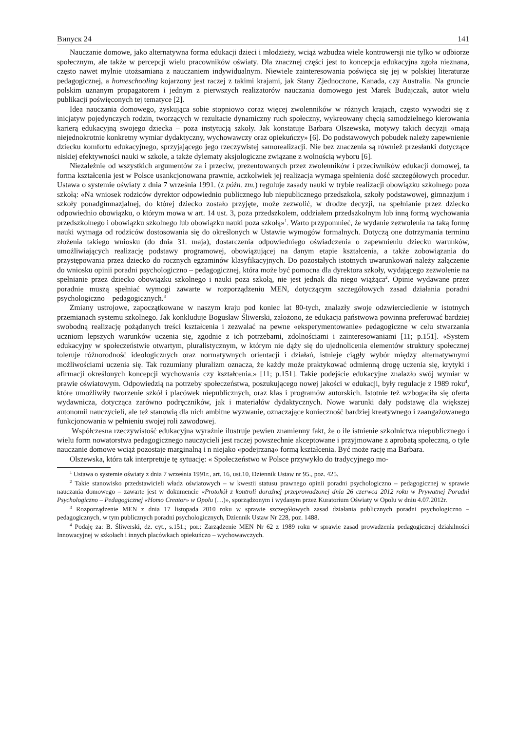Випуск 24 141
Nauczanie domowe, jako alternatywna forma edukacji dzieci i młodzieży, wciąż wzbudza wiele kontrowersji nie tylko w odbiorze społecznym, ale także w percepcji wielu pracowników oświaty. Dla znacznej części jest to koncepcja edukacyjna zgoła nieznana, często nawet mylnie utożsamiana z nauczaniem indywidualnym. Niewiele zainteresowania poświęca się jej w polskiej literaturze pedagogicznej, a homeschooling kojarzony jest raczej z takimi krajami, jak Stany Zjednoczone, Kanada, czy Australia. Na gruncie polskim uznanym propagatorem i jednym z pierwszych realizatorów nauczania domowego jest Marek Budajczak, autor wielu publikacji poświęconych tej tematyce [2].
Idea nauczania domowego, zyskująca sobie stopniowo coraz więcej zwolenników w różnych krajach, często wywodzi się z inicjatyw pojedynczych rodzin, tworzących w rezultacie dynamiczny ruch społeczny, wykreowany chęcią samodzielnego kierowania karierą edukacyjną swojego dziecka – poza instytucją szkoły. Jak konstatuje Barbara Olszewska, motywy takich decyzji «mają niejednokrotnie konkretny wymiar dydaktyczny, wychowawczy oraz opiekuńczy» [6]. Do podstawowych pobudek należy zapewnienie dziecku komfortu edukacyjnego, sprzyjającego jego rzeczywistej samorealizacji. Nie bez znaczenia są również przesłanki dotyczące niskiej efektywności nauki w szkole, a także dylematy aksjologiczne związane z wolnością wyboru [6].
Niezależnie od wszystkich argumentów za i przeciw, prezentowanych przez zwolenników i przeciwników edukacji domowej, ta forma kształcenia jest w Polsce usankcjonowana prawnie, aczkolwiek jej realizacja wymaga spełnienia dość szczegółowych procedur. Ustawa o systemie oświaty z dnia 7 września 1991. (z późn. zm.) reguluje zasady nauki w trybie realizacji obowiązku szkolnego poza szkołą: «Na wniosek rodziców dyrektor odpowiednio publicznego lub niepublicznego przedszkola, szkoły podstawowej, gimnazjum i szkoły ponadgimnazjalnej, do której dziecko zostało przyjęte, może zezwolić, w drodze decyzji, na spełnianie przez dziecko odpowiednio obowiązku, o którym mowa w art. 14 ust. 3, poza przedszkolem, oddziałem przedszkolnym lub inną formą wychowania przedszkolnego i obowiązku szkolnego lub obowiązku nauki poza szkołą»<sup>1</sup>. Warto przypomnieć, że wydanie zezwolenia na taką formę nauki wymaga od rodziców dostosowania się do określonych w Ustawie wymogów formalnych. Dotyczą one dotrzymania terminu złożenia takiego wniosku (do dnia 31. maja), dostarczenia odpowiedniego oświadczenia o zapewnieniu dziecku warunków, umożliwiających realizację podstawy programowej, obowiązującej na danym etapie kształcenia, a także zobowiązania do przystępowania przez dziecko do rocznych egzaminów klasyfikacyjnych. Do pozostałych istotnych uwarunkowań należy załączenie do wniosku opinii poradni psychologiczno – pedagogicznej, która może być pomocna dla dyrektora szkoły, wydającego zezwolenie na spełnianie przez dziecko obowiązku szkolnego i nauki poza szkołą, nie jest jednak dla niego wiążąca<sup>2</sup>. Opinie wydawane przez poradnie muszą spełniać wymogi zawarte w rozporządzeniu MEN, dotyczącym szczegółowych zasad działania poradni psychologiczno – pedagogicznych.<sup>3</sup>
Zmiany ustrojowe, zapoczątkowane w naszym kraju pod koniec lat 80-tych, znalazły swoje odzwierciedlenie w istotnych przemianach systemu szkolnego. Jak konkluduje Bogusław Śliwerski, założono, że edukacja państwowa powinna preferować bardziej swobodną realizację pożądanych treści kształcenia i zezwalać na pewne «eksperymentowanie» pedagogiczne w celu stwarzania uczniom lepszych warunków uczenia się, zgodnie z ich potrzebami, zdolnościami i zainteresowaniami [11; p.151]. «System edukacyjny w społeczeństwie otwartym, pluralistycznym, w którym nie dąży się do ujednolicenia elementów struktury społecznej toleruje różnorodność ideologicznych oraz normatywnych orientacji i działań, istnieje ciągły wybór między alternatywnymi możliwościami uczenia się. Tak rozumiany pluralizm oznacza, że każdy może praktykować odmienną drogę uczenia się, krytyki i afirmacji określonych koncepcji wychowania czy kształcenia.» [11; p.151]. Takie podejście edukacyjne znalazło swój wymiar w prawie oświatowym. Odpowiedzią na potrzeby społeczeństwa, poszukującego nowej jakości w edukacji, były regulacje z 1989 roku<sup>4</sup>, które umożliwiły tworzenie szkół i placówek niepublicznych, oraz klas i programów autorskich. Istotnie też wzbogaciła się oferta wydawnicza, dotycząca zarówno podręczników, jak i materiałów dydaktycznych. Nowe warunki dały podstawę dla większej autonomii nauczycieli, ale też stanowią dla nich ambitne wyzwanie, oznaczające konieczność bardziej kreatywnego i zaangażowanego funkcjonowania w pełnieniu swojej roli zawodowej.
Współczesna rzeczywistość edukacyjna wyraźnie ilustruje pewien znamienny fakt, że o ile istnienie szkolnictwa niepublicznego i wielu form nowatorstwa pedagogicznego nauczycieli jest raczej powszechnie akceptowane i przyjmowane z aprobatą społeczną, o tyle nauczanie domowe wciąż pozostaje marginalną i n niejako «podejrzaną» formą kształcenia. Być może rację ma Barbara.
Olszewska, która tak interpretuje tę sytuację: « Społeczeństwo w Polsce przywykło do tradycyjnego mo-
<sup>1</sup> Ustawa o systemie oświaty z dnia 7 września 1991r., art. 16, ust.10, Dziennik Ustaw nr 95., poz. 425.
<sup>2</sup> Takie stanowisko przedstawicieli władz oświatowych – w kwestii statusu prawnego opinii poradni psychologiczno – pedagogicznej w sprawie nauczania domowego – zawarte jest w dokumencie «Protokół z kontroli doraźnej przeprowadzonej dnia 26 czerwca 2012 roku w Prywatnej Poradni Psychologiczno – Pedagogicznej «Homo Creator» w Opolu (…)», sporządzonym i wydanym przez Kuratorium Oświaty w Opolu w dniu 4.07.2012r.
<sup>3</sup> Rozporządzenie MEN z dnia 17 listopada 2010 roku w sprawie szczegółowych zasad działania publicznych poradni psychologiczno – pedagogicznych, w tym publicznych poradni psychologicznych, Dziennik Ustaw Nr 228, poz. 1488.
<sup>4</sup> Podaję za: B. Śliwerski, dz. cyt., s.151.; por.: Zarządzenie MEN Nr 62 z 1989 roku w sprawie zasad prowadzenia pedagogicznej działalności Innowacyjnej w szkołach i innych placówkach opiekuńczo – wychowawczych.